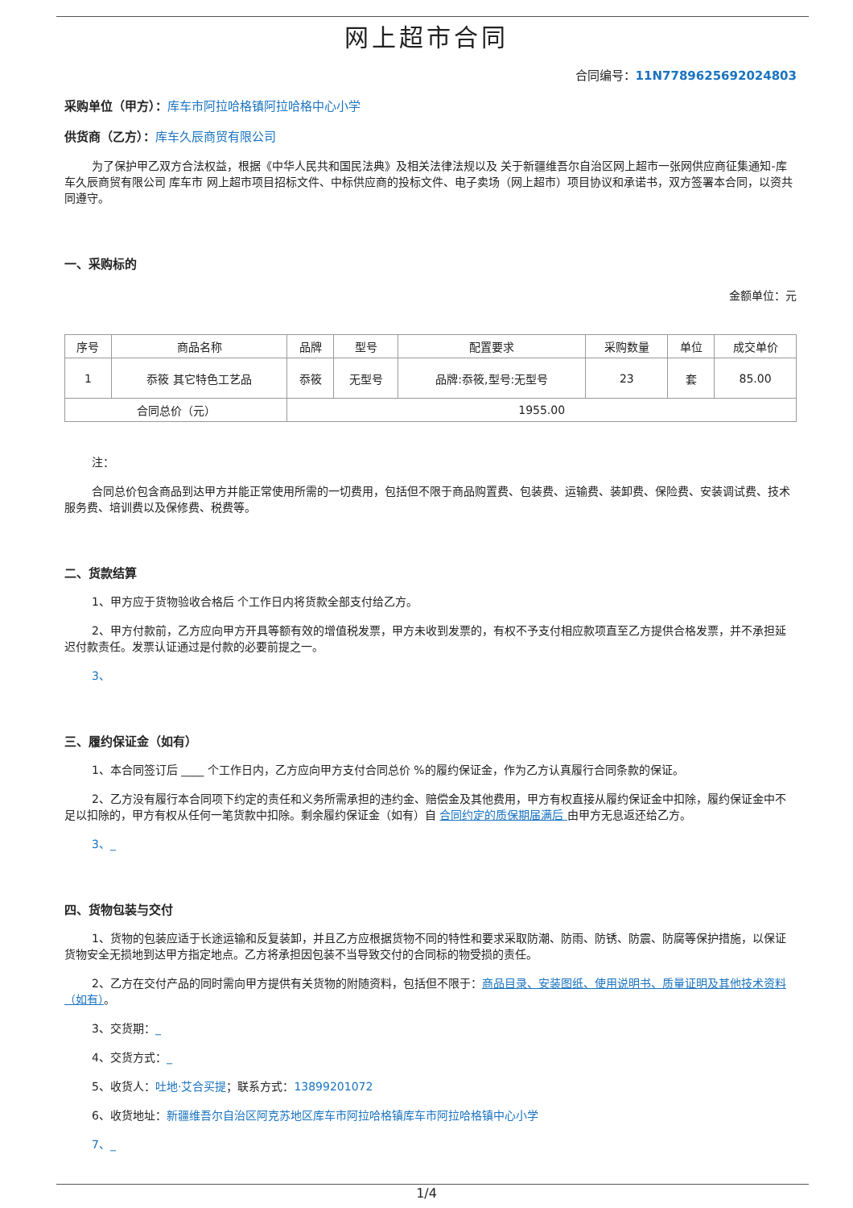网上超市合同
合同编号：11N7789625692024803
采购单位（甲方）：库车市阿拉哈格镇阿拉哈格中心小学
供货商（乙方）：库车久辰商贸有限公司
为了保护甲乙双方合法权益，根据《中华人民共和国民法典》及相关法律法规以及 关于新疆维吾尔自治区网上超市一张网供应商征集通知-库车久辰商贸有限公司 库车市 网上超市项目招标文件、中标供应商的投标文件、电子卖场（网上超市）项目协议和承诺书，双方签署本合同，以资共同遵守。
一、采购标的
金额单位：元
| 序号 | 商品名称 | 品牌 | 型号 | 配置要求 | 采购数量 | 单位 | 成交单价 |
| --- | --- | --- | --- | --- | --- | --- | --- |
| 1 | 忝筱 其它特色工艺品 | 忝筱 | 无型号 | 品牌:忝筱,型号:无型号 | 23 | 套 | 85.00 |
| 合同总价（元） | | 1955.00 | | | | | |
注：
合同总价包含商品到达甲方并能正常使用所需的一切费用，包括但不限于商品购置费、包装费、运输费、装卸费、保险费、安装调试费、技术服务费、培训费以及保修费、税费等。
二、货款结算
1、甲方应于货物验收合格后 个工作日内将货款全部支付给乙方。
2、甲方付款前，乙方应向甲方开具等额有效的增值税发票，甲方未收到发票的，有权不予支付相应款项直至乙方提供合格发票，并不承担延迟付款责任。发票认证通过是付款的必要前提之一。
3、
三、履约保证金（如有）
1、本合同签订后 ____ 个工作日内，乙方应向甲方支付合同总价 %的履约保证金，作为乙方认真履行合同条款的保证。
2、乙方没有履行本合同项下约定的责任和义务所需承担的违约金、赔偿金及其他费用，甲方有权直接从履约保证金中扣除，履约保证金中不足以扣除的，甲方有权从任何一笔货款中扣除。剩余履约保证金（如有）自 合同约定的质保期届满后 由甲方无息返还给乙方。
3、_
四、货物包装与交付
1、货物的包装应适于长途运输和反复装卸，并且乙方应根据货物不同的特性和要求采取防潮、防雨、防锈、防震、防腐等保护措施，以保证货物安全无损地到达甲方指定地点。乙方将承担因包装不当导致交付的合同标的物受损的责任。
2、乙方在交付产品的同时需向甲方提供有关货物的附随资料，包括但不限于：商品目录、安装图纸、使用说明书、质量证明及其他技术资料（如有）。
3、交货期：_
4、交货方式：_
5、收货人：吐地·艾合买提；联系方式：13899201072
6、收货地址：新疆维吾尔自治区阿克苏地区库车市阿拉哈格镇库车市阿拉哈格镇中心小学
7、_
1/4